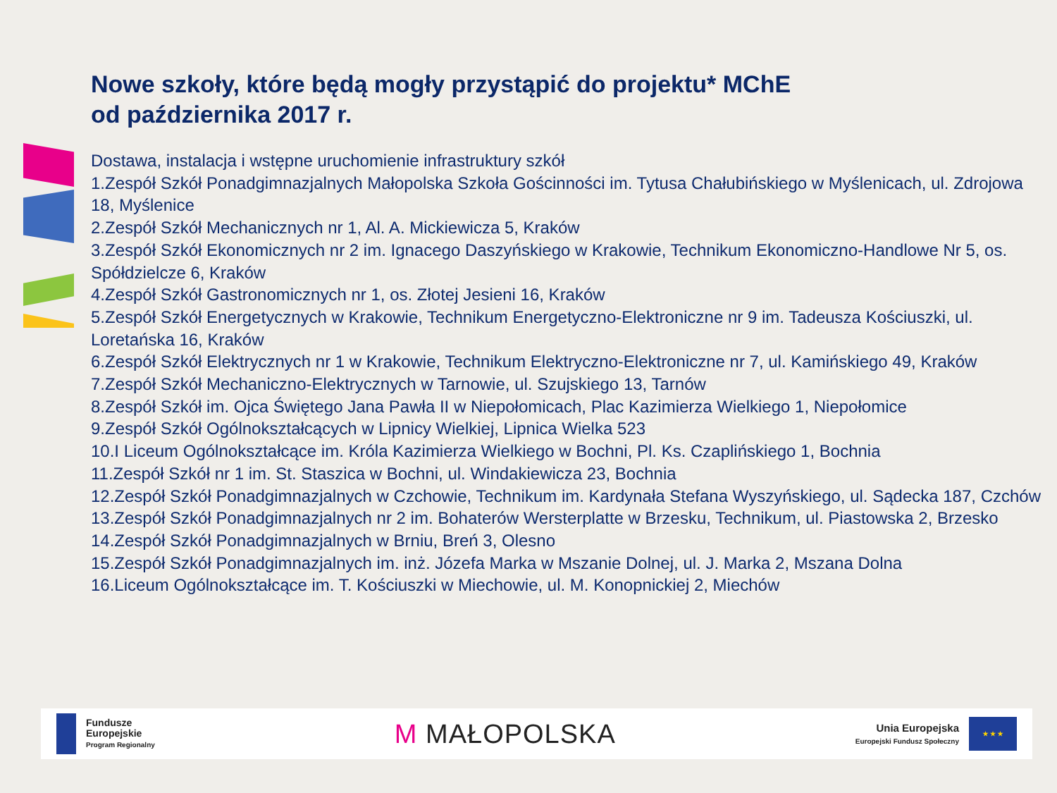Nowe szkoły, które będą mogły przystąpić do projektu* MChE
od października 2017 r.
Dostawa, instalacja i wstępne uruchomienie infrastruktury szkół
1.Zespół Szkół Ponadgimnazjalnych Małopolska Szkoła Gościnności im. Tytusa Chałubińskiego w Myślenicach, ul. Zdrojowa 18, Myślenice
2.Zespół Szkół Mechanicznych nr 1, Al. A. Mickiewicza 5, Kraków
3.Zespół Szkół Ekonomicznych nr 2 im. Ignacego Daszyńskiego w Krakowie, Technikum Ekonomiczno-Handlowe Nr 5, os. Spółdzielcze 6, Kraków
4.Zespół Szkół Gastronomicznych nr 1, os. Złotej Jesieni 16, Kraków
5.Zespół Szkół Energetycznych w Krakowie, Technikum Energetyczno-Elektroniczne nr 9 im. Tadeusza Kościuszki, ul. Loretańska 16, Kraków
6.Zespół Szkół Elektrycznych nr 1 w Krakowie, Technikum Elektryczno-Elektroniczne nr 7, ul. Kamińskiego 49, Kraków
7.Zespół Szkół Mechaniczno-Elektrycznych w Tarnowie, ul. Szujskiego 13, Tarnów
8.Zespół Szkół im. Ojca Świętego Jana Pawła II w Niepołomicach, Plac Kazimierza Wielkiego 1, Niepołomice
9.Zespół Szkół Ogólnokształcących w Lipnicy Wielkiej, Lipnica Wielka 523
10.I Liceum Ogólnokształcące im. Króla Kazimierza Wielkiego w Bochni, Pl. Ks. Czaplińskiego 1, Bochnia
11.Zespół Szkół nr 1 im. St. Staszica w Bochni, ul. Windakiewicza 23, Bochnia
12.Zespół Szkół Ponadgimnazjalnych w Czchowie, Technikum im. Kardynała Stefana Wyszyńskiego, ul. Sądecka 187, Czchów
13.Zespół Szkół Ponadgimnazjalnych nr 2 im. Bohaterów Wersterplatte w Brzesku, Technikum, ul. Piastowska 2, Brzesko
14.Zespół Szkół Ponadgimnazjalnych w Brniu, Breń 3, Olesno
15.Zespół Szkół Ponadgimnazjalnych im. inż. Józefa Marka w Mszanie Dolnej, ul. J. Marka 2, Mszana Dolna
16.Liceum Ogólnokształcące im. T. Kościuszki w Miechowie, ul. M. Konopnickiej 2, Miechów
Fundusze
Europejskie
Program Regionalny
M MAŁOPOLSKA
Unia Europejska
Europejski Fundusz Społeczny
★ ★ ★